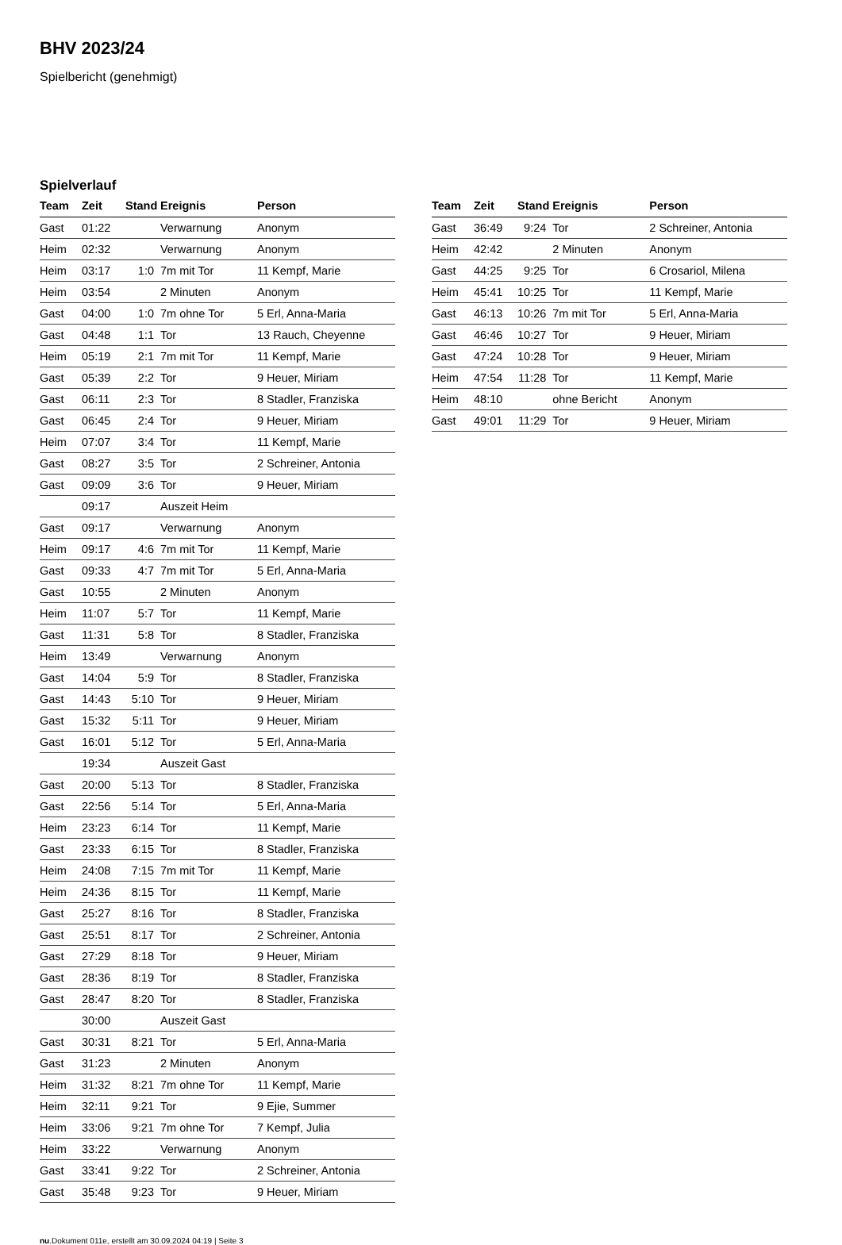BHV 2023/24
Spielbericht (genehmigt)
Spielverlauf
| Team | Zeit | Stand | Ereignis | Person |
| --- | --- | --- | --- | --- |
| Gast | 01:22 | | Verwarnung | Anonym |
| Heim | 02:32 | | Verwarnung | Anonym |
| Heim | 03:17 | 1:0 | 7m mit Tor | 11 Kempf, Marie |
| Heim | 03:54 | | 2 Minuten | Anonym |
| Gast | 04:00 | 1:0 | 7m ohne Tor | 5 Erl, Anna-Maria |
| Gast | 04:48 | 1:1 | Tor | 13 Rauch, Cheyenne |
| Heim | 05:19 | 2:1 | 7m mit Tor | 11 Kempf, Marie |
| Gast | 05:39 | 2:2 | Tor | 9 Heuer, Miriam |
| Gast | 06:11 | 2:3 | Tor | 8 Stadler, Franziska |
| Gast | 06:45 | 2:4 | Tor | 9 Heuer, Miriam |
| Heim | 07:07 | 3:4 | Tor | 11 Kempf, Marie |
| Gast | 08:27 | 3:5 | Tor | 2 Schreiner, Antonia |
| Gast | 09:09 | 3:6 | Tor | 9 Heuer, Miriam |
| | 09:17 | | Auszeit Heim | |
| Gast | 09:17 | | Verwarnung | Anonym |
| Heim | 09:17 | 4:6 | 7m mit Tor | 11 Kempf, Marie |
| Gast | 09:33 | 4:7 | 7m mit Tor | 5 Erl, Anna-Maria |
| Gast | 10:55 | | 2 Minuten | Anonym |
| Heim | 11:07 | 5:7 | Tor | 11 Kempf, Marie |
| Gast | 11:31 | 5:8 | Tor | 8 Stadler, Franziska |
| Heim | 13:49 | | Verwarnung | Anonym |
| Gast | 14:04 | 5:9 | Tor | 8 Stadler, Franziska |
| Gast | 14:43 | 5:10 | Tor | 9 Heuer, Miriam |
| Gast | 15:32 | 5:11 | Tor | 9 Heuer, Miriam |
| Gast | 16:01 | 5:12 | Tor | 5 Erl, Anna-Maria |
| | 19:34 | | Auszeit Gast | |
| Gast | 20:00 | 5:13 | Tor | 8 Stadler, Franziska |
| Gast | 22:56 | 5:14 | Tor | 5 Erl, Anna-Maria |
| Heim | 23:23 | 6:14 | Tor | 11 Kempf, Marie |
| Gast | 23:33 | 6:15 | Tor | 8 Stadler, Franziska |
| Heim | 24:08 | 7:15 | 7m mit Tor | 11 Kempf, Marie |
| Heim | 24:36 | 8:15 | Tor | 11 Kempf, Marie |
| Gast | 25:27 | 8:16 | Tor | 8 Stadler, Franziska |
| Gast | 25:51 | 8:17 | Tor | 2 Schreiner, Antonia |
| Gast | 27:29 | 8:18 | Tor | 9 Heuer, Miriam |
| Gast | 28:36 | 8:19 | Tor | 8 Stadler, Franziska |
| Gast | 28:47 | 8:20 | Tor | 8 Stadler, Franziska |
| | 30:00 | | Auszeit Gast | |
| Gast | 30:31 | 8:21 | Tor | 5 Erl, Anna-Maria |
| Gast | 31:23 | | 2 Minuten | Anonym |
| Heim | 31:32 | 8:21 | 7m ohne Tor | 11 Kempf, Marie |
| Heim | 32:11 | 9:21 | Tor | 9 Ejie, Summer |
| Heim | 33:06 | 9:21 | 7m ohne Tor | 7 Kempf, Julia |
| Heim | 33:22 | | Verwarnung | Anonym |
| Gast | 33:41 | 9:22 | Tor | 2 Schreiner, Antonia |
| Gast | 35:48 | 9:23 | Tor | 9 Heuer, Miriam |
| Team | Zeit | Stand | Ereignis | Person |
| --- | --- | --- | --- | --- |
| Gast | 36:49 | 9:24 | Tor | 2 Schreiner, Antonia |
| Heim | 42:42 | | 2 Minuten | Anonym |
| Gast | 44:25 | 9:25 | Tor | 6 Crosariol, Milena |
| Heim | 45:41 | 10:25 | Tor | 11 Kempf, Marie |
| Gast | 46:13 | 10:26 | 7m mit Tor | 5 Erl, Anna-Maria |
| Gast | 46:46 | 10:27 | Tor | 9 Heuer, Miriam |
| Gast | 47:24 | 10:28 | Tor | 9 Heuer, Miriam |
| Heim | 47:54 | 11:28 | Tor | 11 Kempf, Marie |
| Heim | 48:10 | | ohne Bericht | Anonym |
| Gast | 49:01 | 11:29 | Tor | 9 Heuer, Miriam |
nu.Dokument 011e, erstellt am 30.09.2024 04:19 | Seite 3